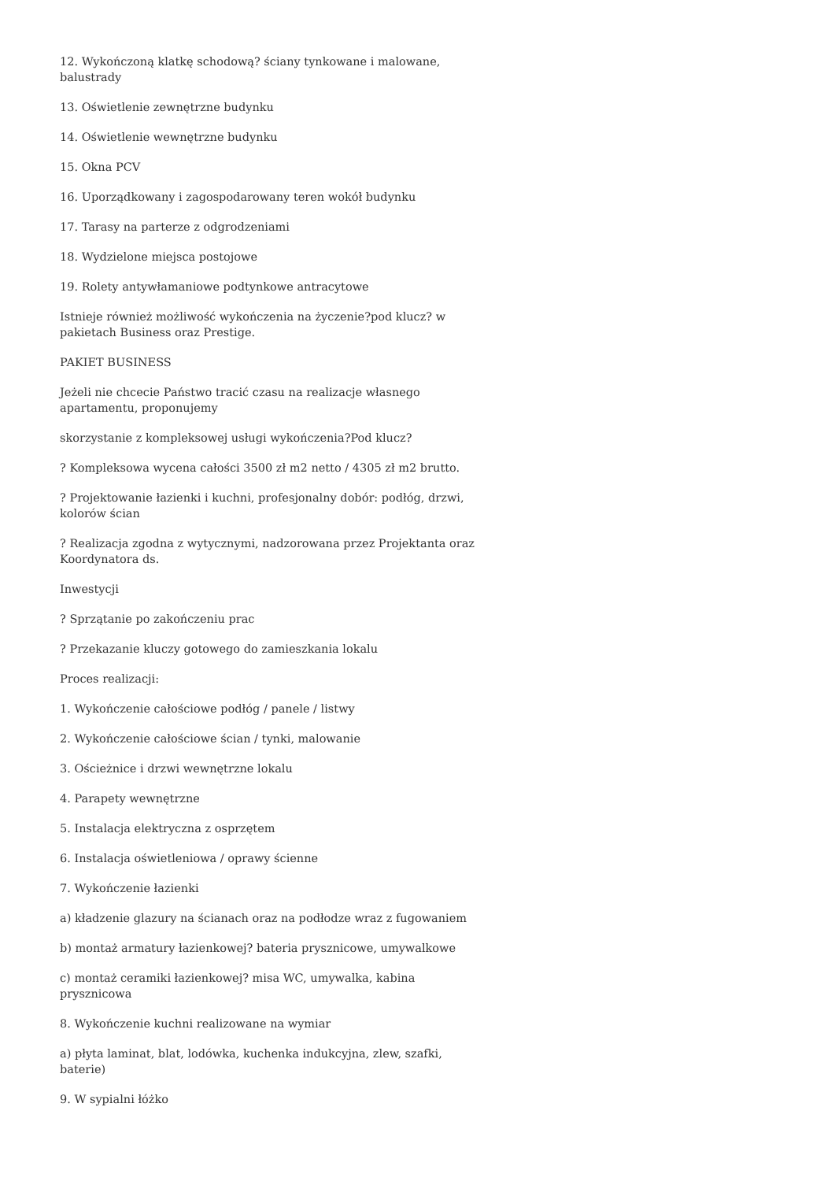12. Wykończoną klatkę schodową? ściany tynkowane i malowane, balustrady
13. Oświetlenie zewnętrzne budynku
14. Oświetlenie wewnętrzne budynku
15. Okna PCV
16. Uporządkowany i zagospodarowany teren wokół budynku
17. Tarasy na parterze z odgrodzeniami
18. Wydzielone miejsca postojowe
19. Rolety antywłamaniowe podtynkowe antracytowe
Istnieje również możliwość wykończenia na życzenie?pod klucz? w pakietach Business oraz Prestige.
PAKIET BUSINESS
Jeżeli nie chcecie Państwo tracić czasu na realizacje własnego apartamentu, proponujemy
skorzystanie z kompleksowej usługi wykończenia?Pod klucz?
? Kompleksowa wycena całości 3500 zł m2 netto / 4305 zł m2 brutto.
? Projektowanie łazienki i kuchni, profesjonalny dobór: podłóg, drzwi, kolorów ścian
? Realizacja zgodna z wytycznymi, nadzorowana przez Projektanta oraz Koordynatora ds.
Inwestycji
? Sprzątanie po zakończeniu prac
? Przekazanie kluczy gotowego do zamieszkania lokalu
Proces realizacji:
1. Wykończenie całościowe podłóg / panele / listwy
2. Wykończenie całościowe ścian / tynki, malowanie
3. Ościeżnice i drzwi wewnętrzne lokalu
4. Parapety wewnętrzne
5. Instalacja elektryczna z osprzętem
6. Instalacja oświetleniowa / oprawy ścienne
7. Wykończenie łazienki
a) kładzenie glazury na ścianach oraz na podłodze wraz z fugowaniem
b) montaż armatury łazienkowej? bateria prysznicowe, umywalkowe
c) montaż ceramiki łazienkowej? misa WC, umywalka, kabina prysznicowa
8. Wykończenie kuchni realizowane na wymiar
a) płyta laminat, blat, lodówka, kuchenka indukcyjna, zlew, szafki, baterie)
9. W sypialni łóżko